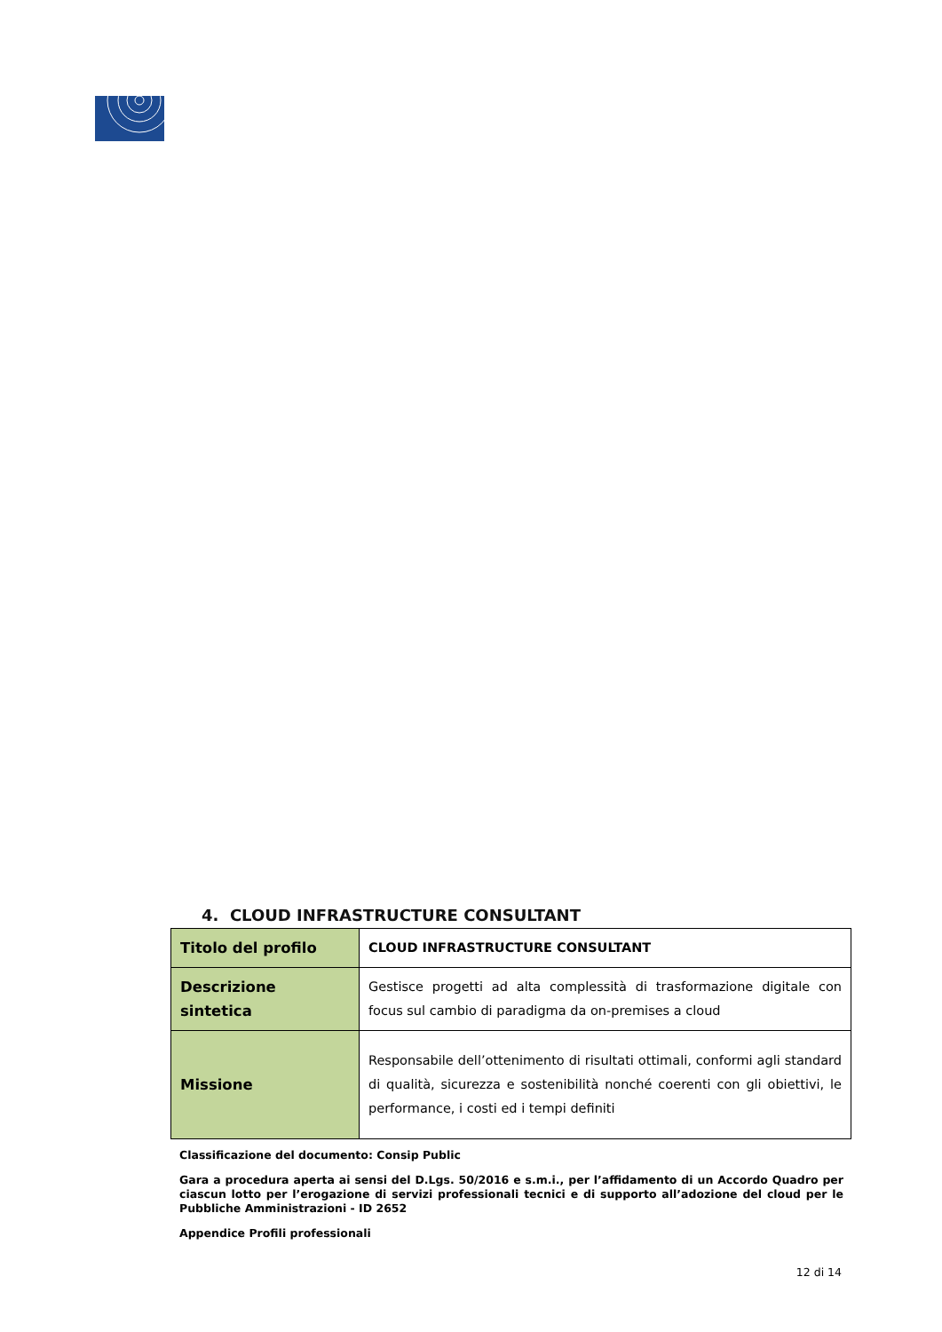4. CLOUD INFRASTRUCTURE CONSULTANT
| Titolo del profilo | CLOUD INFRASTRUCTURE CONSULTANT |
| Descrizione sintetica | Gestisce progetti ad alta complessità di trasformazione digitale con focus sul cambio di paradigma da on-premises a cloud |
| Missione | Responsabile dell’ottenimento di risultati ottimali, conformi agli standard di qualità, sicurezza e sostenibilità nonché coerenti con gli obiettivi, le performance, i costi ed i tempi definiti |
Classificazione del documento: Consip Public
Gara a procedura aperta ai sensi del D.Lgs. 50/2016 e s.m.i., per l’affidamento di un Accordo Quadro per ciascun lotto per l’erogazione di servizi professionali tecnici e di supporto all’adozione del cloud per le Pubbliche Amministrazioni - ID 2652
Appendice Profili professionali
12 di 14